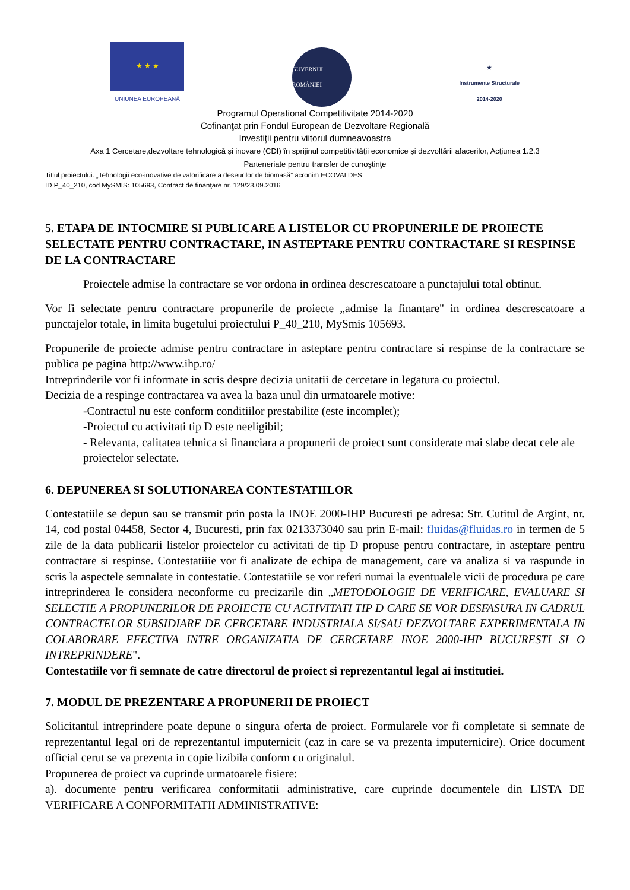★ ★ ★
UNIUNEA EUROPEANĂ
GUVERNUL ROMÂNIEI
★
Instrumente Structurale
2014-2020
Programul Operational Competitivitate 2014-2020
Cofinanţat prin Fondul European de Dezvoltare Regională
Investiţii pentru viitorul dumneavoastra
Axa 1 Cercetare,dezvoltare tehnologică şi inovare (CDI) în sprijinul competitivităţii economice şi dezvoltării afacerilor, Acţiunea 1.2.3
Parteneriate pentru transfer de cunoştinţe
Titlul proiectului: „Tehnologii eco-inovative de valorificare a deseurilor de biomasă” acronim ECOVALDES
ID P_40_210, cod MySMIS: 105693, Contract de finanţare nr. 129/23.09.2016
5. ETAPA DE INTOCMIRE SI PUBLICARE A LISTELOR CU PROPUNERILE DE PROIECTE SELECTATE PENTRU CONTRACTARE, IN ASTEPTARE PENTRU CONTRACTARE SI RESPINSE DE LA CONTRACTARE
Proiectele admise la contractare se vor ordona in ordinea descrescatoare a punctajului total obtinut.
Vor fi selectate pentru contractare propunerile de proiecte „admise la finantare" in ordinea descrescatoare a punctajelor totale, in limita bugetului proiectului P_40_210, MySmis 105693.
Propunerile de proiecte admise pentru contractare in asteptare pentru contractare si respinse de la contractare se publica pe pagina http://www.ihp.ro/
Intreprinderile vor fi informate in scris despre decizia unitatii de cercetare in legatura cu proiectul.
Decizia de a respinge contractarea va avea la baza unul din urmatoarele motive:
-Contractul nu este conform conditiilor prestabilite (este incomplet);
-Proiectul cu activitati tip D este neeligibil;
- Relevanta, calitatea tehnica si financiara a propunerii de proiect sunt considerate mai slabe decat cele ale proiectelor selectate.
6. DEPUNEREA SI SOLUTIONAREA CONTESTATIILOR
Contestatiile se depun sau se transmit prin posta la INOE 2000-IHP Bucuresti pe adresa: Str. Cutitul de Argint, nr. 14, cod postal 04458, Sector 4, Bucuresti, prin fax 0213373040 sau prin E-mail: fluidas@fluidas.ro in termen de 5 zile de la data publicarii listelor proiectelor cu activitati de tip D propuse pentru contractare, in asteptare pentru contractare si respinse. Contestatiiie vor fi analizate de echipa de management, care va analiza si va raspunde in scris la aspectele semnalate in contestatie. Contestatiile se vor referi numai la eventualele vicii de procedura pe care intreprinderea le considera neconforme cu precizarile din „METODOLOGIE DE VERIFICARE, EVALUARE SI SELECTIE A PROPUNERILOR DE PROIECTE CU ACTIVITATI TIP D CARE SE VOR DESFASURA IN CADRUL CONTRACTELOR SUBSIDIARE DE CERCETARE INDUSTRIALA SI/SAU DEZVOLTARE EXPERIMENTALA IN COLABORARE EFECTIVA INTRE ORGANIZATIA DE CERCETARE INOE 2000-IHP BUCURESTI SI O INTREPRINDERE".
Contestatiile vor fi semnate de catre directorul de proiect si reprezentantul legal ai institutiei.
7. MODUL DE PREZENTARE A PROPUNERII DE PROIECT
Solicitantul intreprindere poate depune o singura oferta de proiect. Formularele vor fi completate si semnate de reprezentantul legal ori de reprezentantul imputernicit (caz in care se va prezenta imputernicire). Orice document official cerut se va prezenta in copie lizibila conform cu originalul.
Propunerea de proiect va cuprinde urmatoarele fisiere:
a). documente pentru verificarea conformitatii administrative, care cuprinde documentele din LISTA DE VERIFICARE A CONFORMITATII ADMINISTRATIVE: